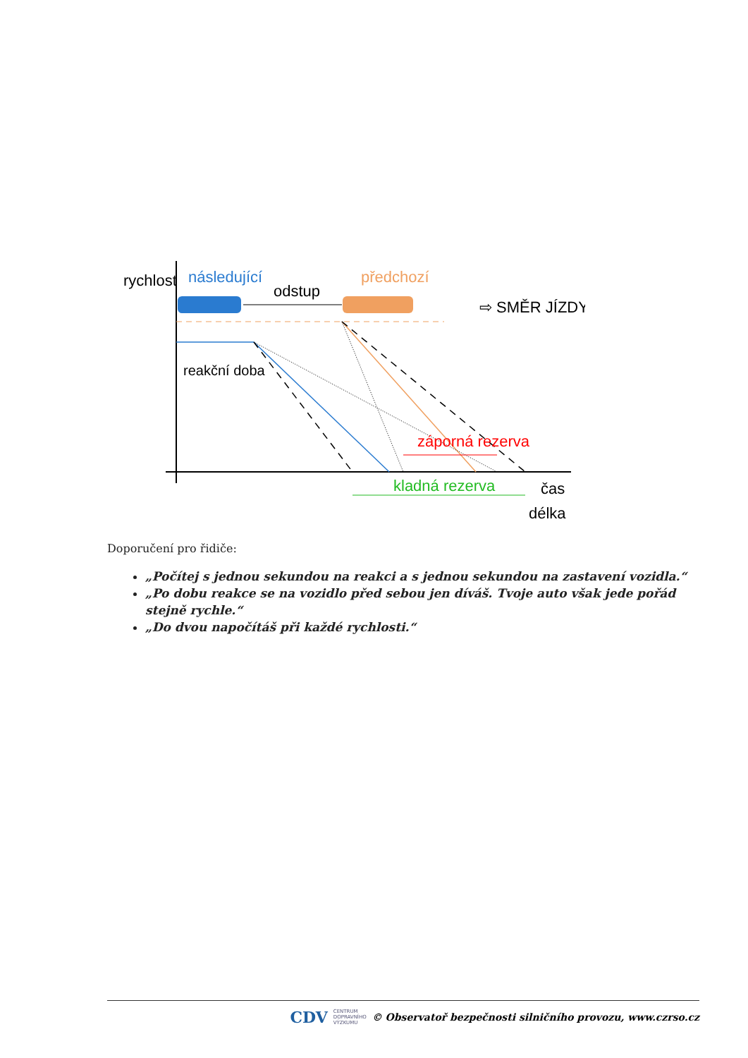rychlost
následující
odstup
předchozí
⇨ SMĚR JÍZDY
reakční doba
záporná rezerva
kladná rezerva
čas
délka
Doporučení pro řidiče:
„Počítej s jednou sekundou na reakci a s jednou sekundou na zastavení vozidla.“
„Po dobu reakce se na vozidlo před sebou jen díváš. Tvoje auto však jede pořád stejně rychle.“
„Do dvou napočítáš při každé rychlosti.“
CDV CENTRUM
DOPRAVNÍHO
VÝZKUMU © Observatoř bezpečnosti silničního provozu, www.czrso.cz